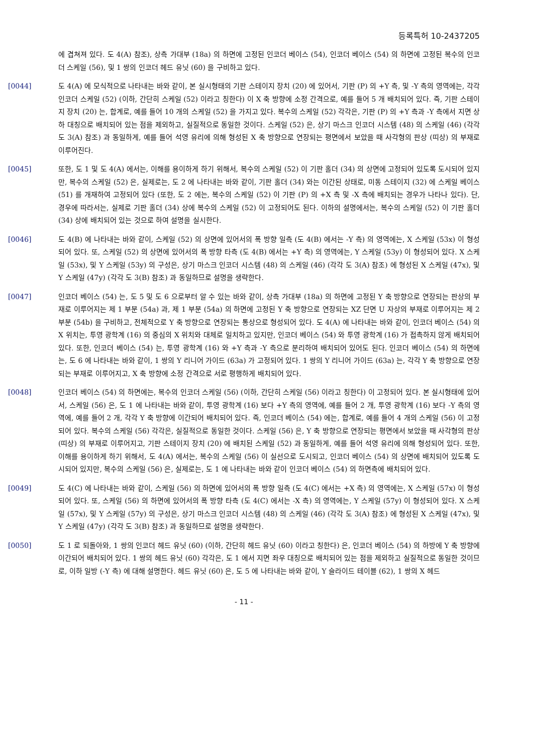등록특허 10-2437205
에 겹쳐져 있다. 도 4(A) 참조), 상측 가대부 (18a) 의 하면에 고정된 인코더 베이스 (54), 인코더 베이스 (54) 의 하면에 고정된 복수의 인코더 스케일 (56), 및 1 쌍의 인코더 헤드 유닛 (60) 을 구비하고 있다.
[0044] 도 4(A) 에 모식적으로 나타내는 바와 같이, 본 실시형태의 기판 스테이지 장치 (20) 에 있어서, 기판 (P) 의 +Y 측, 및 -Y 측의 영역에는, 각각 인코더 스케일 (52) (이하, 간단히 스케일 (52) 이라고 칭한다) 이 X 축 방향에 소정 간격으로, 예를 들어 5 개 배치되어 있다. 즉, 기판 스테이지 장치 (20) 는, 합계로, 예를 들어 10 개의 스케일 (52) 을 가지고 있다. 복수의 스케일 (52) 각각은, 기판 (P) 의 +Y 측과 -Y 측에서 지면 상하 대칭으로 배치되어 있는 점을 제외하고, 실질적으로 동일한 것이다. 스케일 (52) 은, 상기 마스크 인코더 시스템 (48) 의 스케일 (46) (각각 도 3(A) 참조) 과 동일하게, 예를 들어 석영 유리에 의해 형성된 X 축 방향으로 연장되는 평면에서 보았을 때 사각형의 판상 (띠상) 의 부재로 이루어진다.
[0045] 또한, 도 1 및 도 4(A) 에서는, 이해를 용이하게 하기 위해서, 복수의 스케일 (52) 이 기판 홀더 (34) 의 상면에 고정되어 있도록 도시되어 있지만, 복수의 스케일 (52) 은, 실제로는, 도 2 에 나타내는 바와 같이, 기판 홀더 (34) 와는 이간된 상태로, 미동 스테이지 (32) 에 스케일 베이스 (51) 를 개재하여 고정되어 있다 (또한, 도 2 에는, 복수의 스케일 (52) 이 기판 (P) 의 +X 측 및 -X 측에 배치되는 경우가 나타나 있다). 단, 경우에 따라서는, 실제로 기판 홀더 (34) 상에 복수의 스케일 (52) 이 고정되어도 된다. 이하의 설명에서는, 복수의 스케일 (52) 이 기판 홀더 (34) 상에 배치되어 있는 것으로 하여 설명을 실시한다.
[0046] 도 4(B) 에 나타내는 바와 같이, 스케일 (52) 의 상면에 있어서의 폭 방향 일측 (도 4(B) 에서는 -Y 측) 의 영역에는, X 스케일 (53x) 이 형성되어 있다. 또, 스케일 (52) 의 상면에 있어서의 폭 방향 타측 (도 4(B) 에서는 +Y 측) 의 영역에는, Y 스케일 (53y) 이 형성되어 있다. X 스케일 (53x), 및 Y 스케일 (53y) 의 구성은, 상기 마스크 인코더 시스템 (48) 의 스케일 (46) (각각 도 3(A) 참조) 에 형성된 X 스케일 (47x), 및 Y 스케일 (47y) (각각 도 3(B) 참조) 과 동일하므로 설명을 생략한다.
[0047] 인코더 베이스 (54) 는, 도 5 및 도 6 으로부터 알 수 있는 바와 같이, 상측 가대부 (18a) 의 하면에 고정된 Y 축 방향으로 연장되는 판상의 부재로 이루어지는 제 1 부분 (54a) 과, 제 1 부분 (54a) 의 하면에 고정된 Y 축 방향으로 연장되는 XZ 단면 U 자상의 부재로 이루어지는 제 2 부분 (54b) 을 구비하고, 전체적으로 Y 축 방향으로 연장되는 통상으로 형성되어 있다. 도 4(A) 에 나타내는 바와 같이, 인코더 베이스 (54) 의 X 위치는, 투영 광학계 (16) 의 중심의 X 위치와 대체로 일치하고 있지만, 인코더 베이스 (54) 와 투영 광학계 (16) 가 접촉하지 않게 배치되어 있다. 또한, 인코더 베이스 (54) 는, 투영 광학계 (16) 와 +Y 측과 -Y 측으로 분리하여 배치되어 있어도 된다. 인코더 베이스 (54) 의 하면에는, 도 6 에 나타내는 바와 같이, 1 쌍의 Y 리니어 가이드 (63a) 가 고정되어 있다. 1 쌍의 Y 리니어 가이드 (63a) 는, 각각 Y 축 방향으로 연장되는 부재로 이루어지고, X 축 방향에 소정 간격으로 서로 평행하게 배치되어 있다.
[0048] 인코더 베이스 (54) 의 하면에는, 복수의 인코더 스케일 (56) (이하, 간단히 스케일 (56) 이라고 칭한다) 이 고정되어 있다. 본 실시형태에 있어서, 스케일 (56) 은, 도 1 에 나타내는 바와 같이, 투영 광학계 (16) 보다 +Y 측의 영역에, 예를 들어 2 개, 투영 광학계 (16) 보다 -Y 측의 영역에, 예를 들어 2 개, 각각 Y 축 방향에 이간되어 배치되어 있다. 즉, 인코더 베이스 (54) 에는, 합계로, 예를 들어 4 개의 스케일 (56) 이 고정되어 있다. 복수의 스케일 (56) 각각은, 실질적으로 동일한 것이다. 스케일 (56) 은, Y 축 방향으로 연장되는 평면에서 보았을 때 사각형의 판상 (띠상) 의 부재로 이루어지고, 기판 스테이지 장치 (20) 에 배치된 스케일 (52) 과 동일하게, 예를 들어 석영 유리에 의해 형성되어 있다. 또한, 이해를 용이하게 하기 위해서, 도 4(A) 에서는, 복수의 스케일 (56) 이 실선으로 도시되고, 인코더 베이스 (54) 의 상면에 배치되어 있도록 도시되어 있지만, 복수의 스케일 (56) 은, 실제로는, 도 1 에 나타내는 바와 같이 인코더 베이스 (54) 의 하면측에 배치되어 있다.
[0049] 도 4(C) 에 나타내는 바와 같이, 스케일 (56) 의 하면에 있어서의 폭 방향 일측 (도 4(C) 에서는 +X 측) 의 영역에는, X 스케일 (57x) 이 형성되어 있다. 또, 스케일 (56) 의 하면에 있어서의 폭 방향 타측 (도 4(C) 에서는 -X 측) 의 영역에는, Y 스케일 (57y) 이 형성되어 있다. X 스케일 (57x), 및 Y 스케일 (57y) 의 구성은, 상기 마스크 인코더 시스템 (48) 의 스케일 (46) (각각 도 3(A) 참조) 에 형성된 X 스케일 (47x), 및 Y 스케일 (47y) (각각 도 3(B) 참조) 과 동일하므로 설명을 생략한다.
[0050] 도 1 로 되돌아와, 1 쌍의 인코더 헤드 유닛 (60) (이하, 간단히 헤드 유닛 (60) 이라고 칭한다) 은, 인코더 베이스 (54) 의 하방에 Y 축 방향에 이간되어 배치되어 있다. 1 쌍의 헤드 유닛 (60) 각각은, 도 1 에서 지면 좌우 대칭으로 배치되어 있는 점을 제외하고 실질적으로 동일한 것이므로, 이하 일방 (-Y 측) 에 대해 설명한다. 헤드 유닛 (60) 은, 도 5 에 나타내는 바와 같이, Y 슬라이드 테이블 (62), 1 쌍의 X 헤드
- 11 -